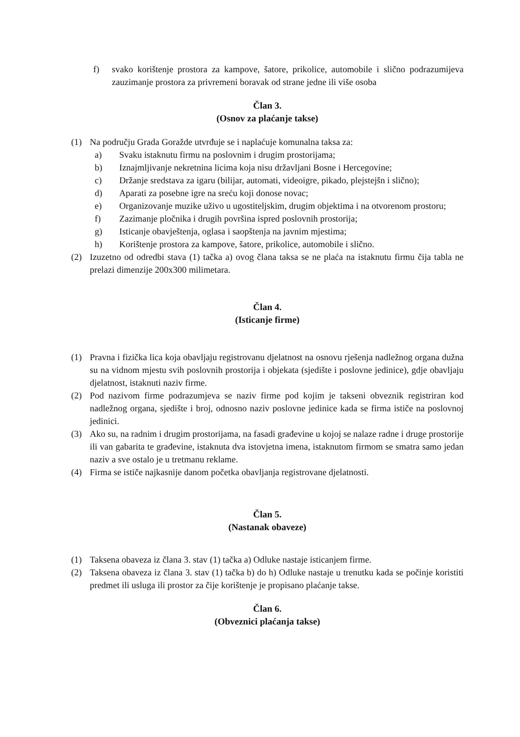f) svako korištenje prostora za kampove, šatore, prikolice, automobile i slično podrazumijeva zauzimanje prostora za privremeni boravak od strane jedne ili više osoba
Član 3.
(Osnov za plaćanje takse)
(1) Na području Grada Goražde utvrđuje se i naplaćuje komunalna taksa za:
a) Svaku istaknutu firmu na poslovnim i drugim prostorijama;
b) Iznajmljivanje nekretnina licima koja nisu državljani Bosne i Hercegovine;
c) Držanje sredstava za igaru (bilijar, automati, videoigre, pikado, plejstejšn i slično);
d) Aparati za posebne igre na sreću koji donose novac;
e) Organizovanje muzike uživo u ugostiteljskim, drugim objektima i na otvorenom prostoru;
f) Zazimanje pločnika i drugih površina ispred poslovnih prostorija;
g) Isticanje obavještenja, oglasa i saopštenja na javnim mjestima;
h) Korištenje prostora za kampove, šatore, prikolice, automobile i slično.
(2) Izuzetno od odredbi stava (1) tačka a) ovog člana taksa se ne plaća na istaknutu firmu čija tabla ne prelazi dimenzije 200x300 milimetara.
Član 4.
(Isticanje firme)
(1) Pravna i fizička lica koja obavljaju registrovanu djelatnost na osnovu rješenja nadležnog organa dužna su na vidnom mjestu svih poslovnih prostorija i objekata (sjedište i poslovne jedinice), gdje obavljaju djelatnost, istaknuti naziv firme.
(2) Pod nazivom firme podrazumjeva se naziv firme pod kojim je takseni obveznik registriran kod nadležnog organa, sjedište i broj, odnosno naziv poslovne jedinice kada se firma ističe na poslovnoj jedinici.
(3) Ako su, na radnim i drugim prostorijama, na fasadi građevine u kojoj se nalaze radne i druge prostorije ili van gabarita te građevine, istaknuta dva istovjetna imena, istaknutom firmom se smatra samo jedan naziv a sve ostalo je u tretmanu reklame.
(4) Firma se ističe najkasnije danom početka obavljanja registrovane djelatnosti.
Član 5.
(Nastanak obaveze)
(1) Taksena obaveza iz člana 3. stav (1) tačka a) Odluke nastaje isticanjem firme.
(2) Taksena obaveza iz člana 3. stav (1) tačka b) do h) Odluke nastaje u trenutku kada se počinje koristiti predmet ili usluga ili prostor za čije korištenje je propisano plaćanje takse.
Član 6.
(Obveznici plaćanja takse)